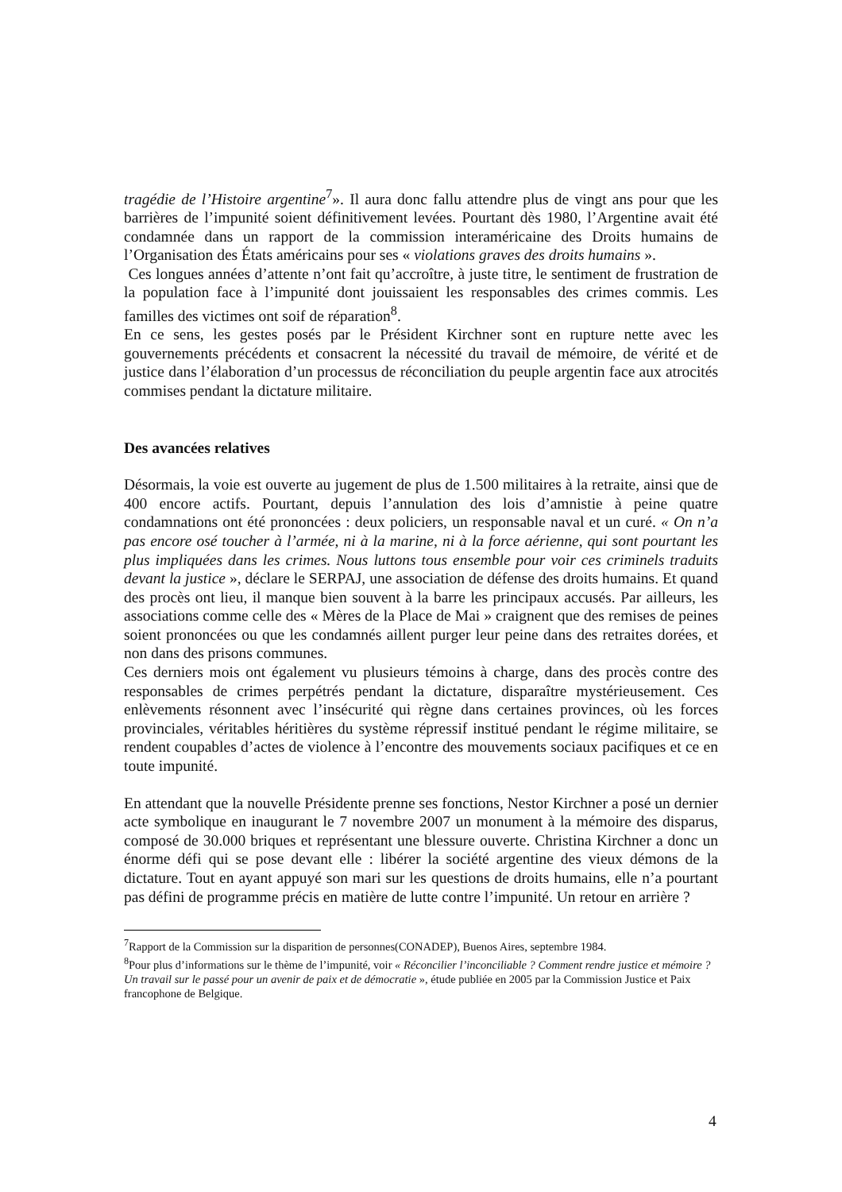tragédie de l’Histoire argentine<sup>7</sup>». Il aura donc fallu attendre plus de vingt ans pour que les barrières de l’impunité soient définitivement levées. Pourtant dès 1980, l’Argentine avait été condamnée dans un rapport de la commission interaméricaine des Droits humains de l’Organisation des États américains pour ses « violations graves des droits humains ».
Ces longues années d’attente n’ont fait qu’accroître, à juste titre, le sentiment de frustration de la population face à l’impunité dont jouissaient les responsables des crimes commis. Les familles des victimes ont soif de réparation<sup>8</sup>.
En ce sens, les gestes posés par le Président Kirchner sont en rupture nette avec les gouvernements précédents et consacrent la nécessité du travail de mémoire, de vérité et de justice dans l’élaboration d’un processus de réconciliation du peuple argentin face aux atrocités commises pendant la dictature militaire.
Des avancées relatives
Désormais, la voie est ouverte au jugement de plus de 1.500 militaires à la retraite, ainsi que de 400 encore actifs. Pourtant, depuis l’annulation des lois d’amnistie à peine quatre condamnations ont été prononcées : deux policiers, un responsable naval et un curé. « On n’a pas encore osé toucher à l’armée, ni à la marine, ni à la force aérienne, qui sont pourtant les plus impliquées dans les crimes. Nous luttons tous ensemble pour voir ces criminels traduits devant la justice », déclare le SERPAJ, une association de défense des droits humains. Et quand des procès ont lieu, il manque bien souvent à la barre les principaux accusés. Par ailleurs, les associations comme celle des « Mères de la Place de Mai » craignent que des remises de peines soient prononcées ou que les condamnés aillent purger leur peine dans des retraites dorées, et non dans des prisons communes.
Ces derniers mois ont également vu plusieurs témoins à charge, dans des procès contre des responsables de crimes perpétrés pendant la dictature, disparaître mystérieusement. Ces enlèvements résonnent avec l’insécurité qui règne dans certaines provinces, où les forces provinciales, véritables héritières du système répressif institué pendant le régime militaire, se rendent coupables d’actes de violence à l’encontre des mouvements sociaux pacifiques et ce en toute impunité.
En attendant que la nouvelle Présidente prenne ses fonctions, Nestor Kirchner a posé un dernier acte symbolique en inaugurant le 7 novembre 2007 un monument à la mémoire des disparus, composé de 30.000 briques et représentant une blessure ouverte. Christina Kirchner a donc un énorme défi qui se pose devant elle : libérer la société argentine des vieux démons de la dictature. Tout en ayant appuyé son mari sur les questions de droits humains, elle n’a pourtant pas défini de programme précis en matière de lutte contre l’impunité. Un retour en arrière ?
<sup>7</sup> Rapport de la Commission sur la disparition de personnes(CONADEP), Buenos Aires, septembre 1984.
<sup>8</sup> Pour plus d’informations sur le thème de l’impunité, voir « Réconcilier l’inconciliable ? Comment rendre justice et mémoire ? Un travail sur le passé pour un avenir de paix et de démocratie », étude publiée en 2005 par la Commission Justice et Paix francophone de Belgique.
4